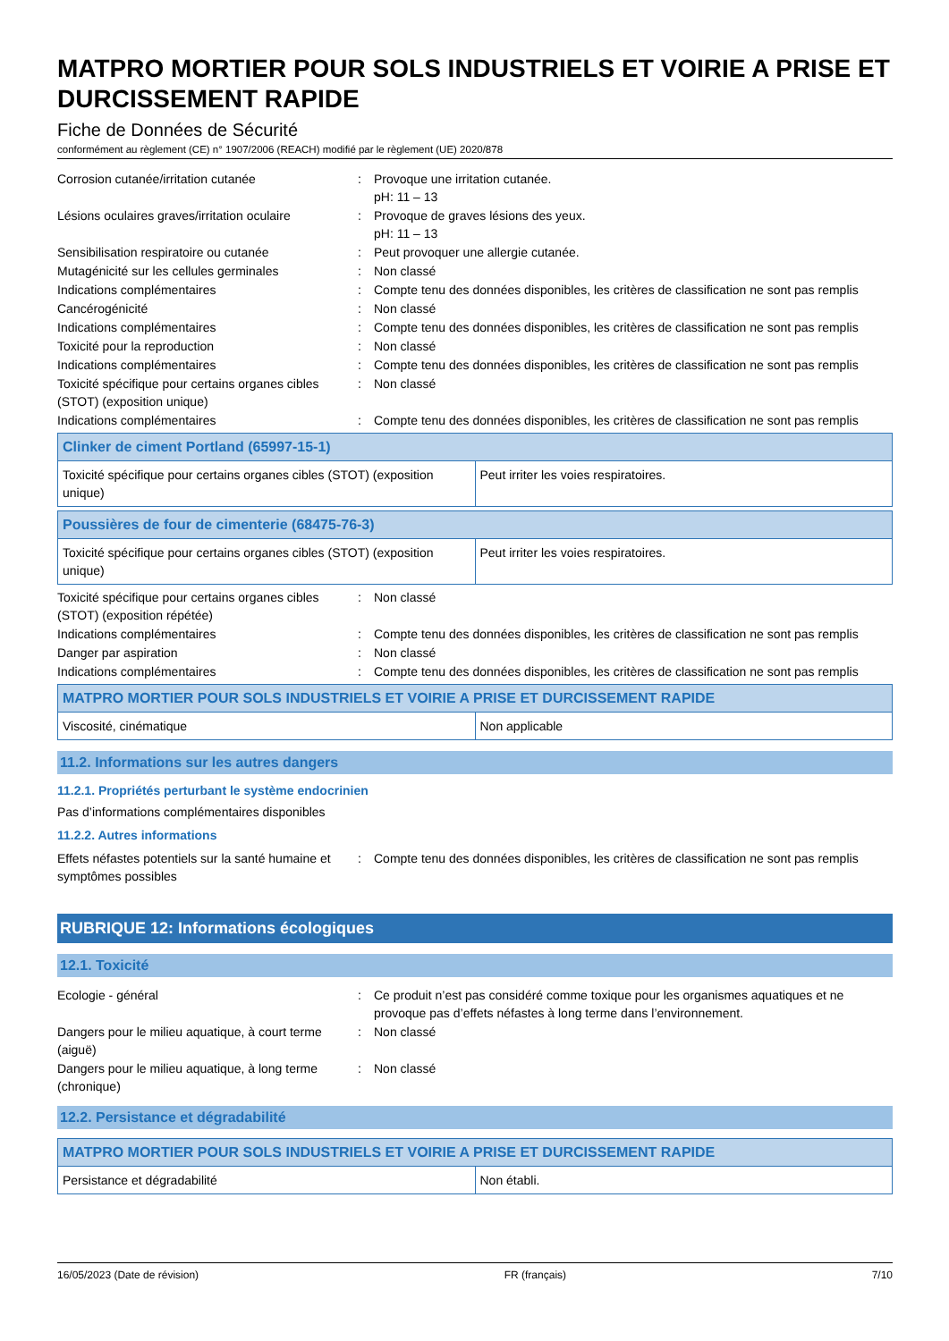MATPRO MORTIER POUR SOLS INDUSTRIELS ET VOIRIE A PRISE ET DURCISSEMENT RAPIDE
Fiche de Données de Sécurité
conformément au règlement (CE) n° 1907/2006 (REACH) modifié par le règlement (UE) 2020/878
Corrosion cutanée/irritation cutanée : Provoque une irritation cutanée.
pH: 11 – 13
Lésions oculaires graves/irritation oculaire
: Provoque de graves lésions des yeux.
pH: 11 – 13
Sensibilisation respiratoire ou cutanée : Peut provoquer une allergie cutanée.
Mutagénicité sur les cellules germinales : Non classé
Indications complémentaires : Compte tenu des données disponibles, les critères de classification ne sont pas remplis
Cancérogénicité : Non classé
Indications complémentaires : Compte tenu des données disponibles, les critères de classification ne sont pas remplis
Toxicité pour la reproduction : Non classé
Indications complémentaires : Compte tenu des données disponibles, les critères de classification ne sont pas remplis
Toxicité spécifique pour certains organes cibles (STOT) (exposition unique)
: Non classé
Indications complémentaires : Compte tenu des données disponibles, les critères de classification ne sont pas remplis
| Clinker de ciment Portland (65997-15-1) | |
| --- | --- |
| Toxicité spécifique pour certains organes cibles (STOT) (exposition unique) | Peut irriter les voies respiratoires. |
| Poussières de four de cimenterie (68475-76-3) | |
| --- | --- |
| Toxicité spécifique pour certains organes cibles (STOT) (exposition unique) | Peut irriter les voies respiratoires. |
Toxicité spécifique pour certains organes cibles (STOT) (exposition répétée)
: Non classé
Indications complémentaires : Compte tenu des données disponibles, les critères de classification ne sont pas remplis
Danger par aspiration : Non classé
Indications complémentaires : Compte tenu des données disponibles, les critères de classification ne sont pas remplis
| MATPRO MORTIER POUR SOLS INDUSTRIELS ET VOIRIE A PRISE ET DURCISSEMENT RAPIDE | |
| --- | --- |
| Viscosité, cinématique | Non applicable |
11.2. Informations sur les autres dangers
11.2.1. Propriétés perturbant le système endocrinien
Pas d’informations complémentaires disponibles
11.2.2. Autres informations
Effets néfastes potentiels sur la santé humaine et symptômes possibles
: Compte tenu des données disponibles, les critères de classification ne sont pas remplis
RUBRIQUE 12: Informations écologiques
12.1. Toxicité
Ecologie - général : Ce produit n’est pas considéré comme toxique pour les organismes aquatiques et ne provoque pas d’effets néfastes à long terme dans l’environnement.
Dangers pour le milieu aquatique, à court terme (aiguë)
: Non classé
Dangers pour le milieu aquatique, à long terme (chronique)
: Non classé
12.2. Persistance et dégradabilité
| MATPRO MORTIER POUR SOLS INDUSTRIELS ET VOIRIE A PRISE ET DURCISSEMENT RAPIDE | |
| --- | --- |
| Persistance et dégradabilité | Non établi. |
16/05/2023 (Date de révision) FR (français) 7/10